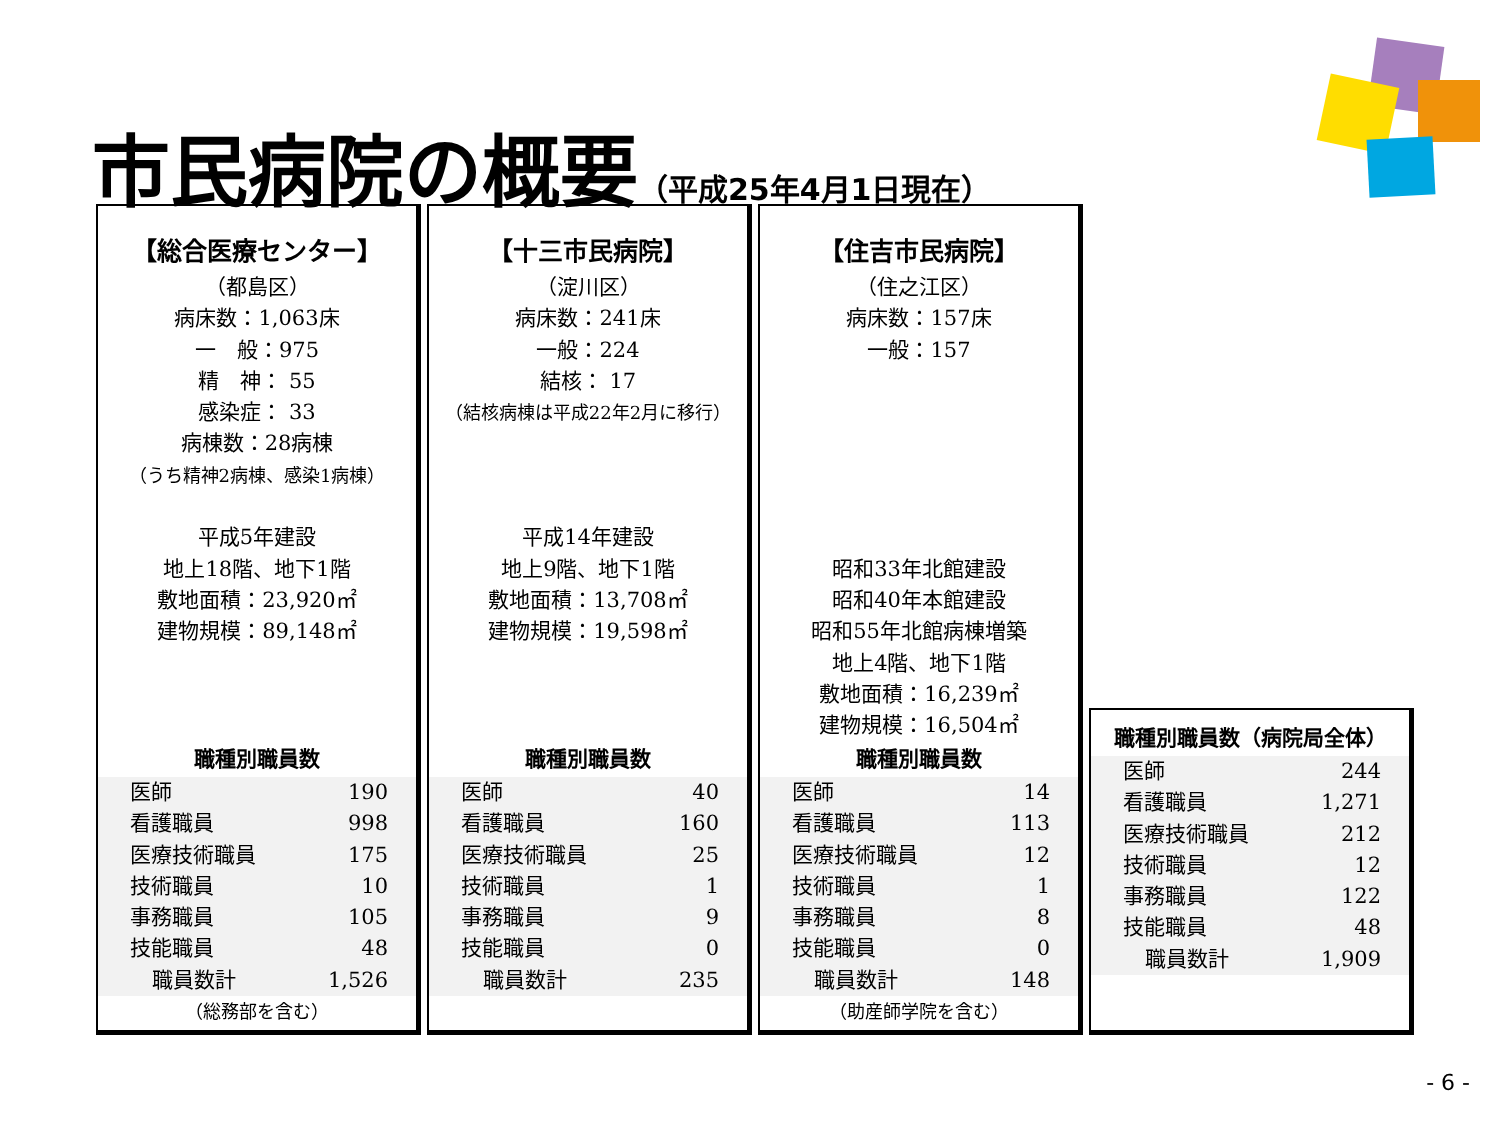市民病院の概要（平成25年4月1日現在）
【総合医療センター】
（都島区）
病床数：1,063床
一　般：975
精　神： 55
感染症： 33
病棟数：28病棟
（うち精神2病棟、感染1病棟）
平成5年建設
地上18階、地下1階
敷地面積：23,920㎡
建物規模：89,148㎡
職種別職員数
| 医師 | 190 |
| 看護職員 | 998 |
| 医療技術職員 | 175 |
| 技術職員 | 10 |
| 事務職員 | 105 |
| 技能職員 | 48 |
| 職員数計 | 1,526 |
（総務部を含む）
【十三市民病院】
（淀川区）
病床数：241床
一般：224
結核： 17
（結核病棟は平成22年2月に移行）
平成14年建設
地上9階、地下1階
敷地面積：13,708㎡
建物規模：19,598㎡
職種別職員数
| 医師 | 40 |
| 看護職員 | 160 |
| 医療技術職員 | 25 |
| 技術職員 | 1 |
| 事務職員 | 9 |
| 技能職員 | 0 |
| 職員数計 | 235 |
【住吉市民病院】
（住之江区）
病床数：157床
一般：157
昭和33年北館建設
昭和40年本館建設
昭和55年北館病棟増築
地上4階、地下1階
敷地面積：16,239㎡
建物規模：16,504㎡
職種別職員数
| 医師 | 14 |
| 看護職員 | 113 |
| 医療技術職員 | 12 |
| 技術職員 | 1 |
| 事務職員 | 8 |
| 技能職員 | 0 |
| 職員数計 | 148 |
（助産師学院を含む）
職種別職員数（病院局全体）
| 医師 | 244 |
| 看護職員 | 1,271 |
| 医療技術職員 | 212 |
| 技術職員 | 12 |
| 事務職員 | 122 |
| 技能職員 | 48 |
| 職員数計 | 1,909 |
- 6 -